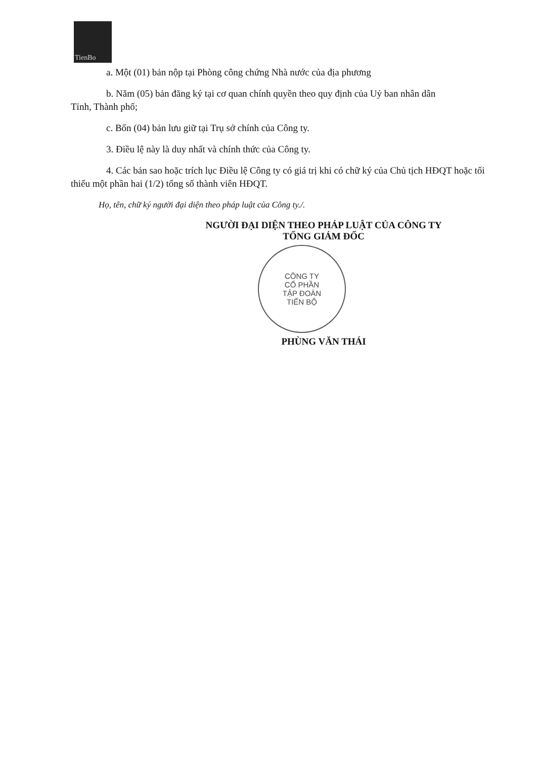TienBo
a. Một (01) bản nộp tại Phòng công chứng Nhà nước của địa phương
b. Năm (05) bản đăng ký tại cơ quan chính quyền theo quy định của Uỷ ban nhân dân
Tỉnh, Thành phố;
c. Bốn (04) bản lưu giữ tại Trụ sở chính của Công ty.
3. Điều lệ này là duy nhất và chính thức của Công ty.
4. Các bản sao hoặc trích lục Điều lệ Công ty có giá trị khi có chữ ký của Chủ tịch HĐQT hoặc tối thiểu một phần hai (1/2) tổng số thành viên HĐQT.
Họ, tên, chữ ký người đại diện theo pháp luật của Công ty./.
NGƯỜI ĐẠI DIỆN THEO PHÁP LUẬT CỦA CÔNG TY
TỔNG GIÁM ĐỐC
CÔNG TY
CỔ PHẦN
TẬP ĐOÀN
TIẾN BỘ
PHÙNG VĂN THÁI